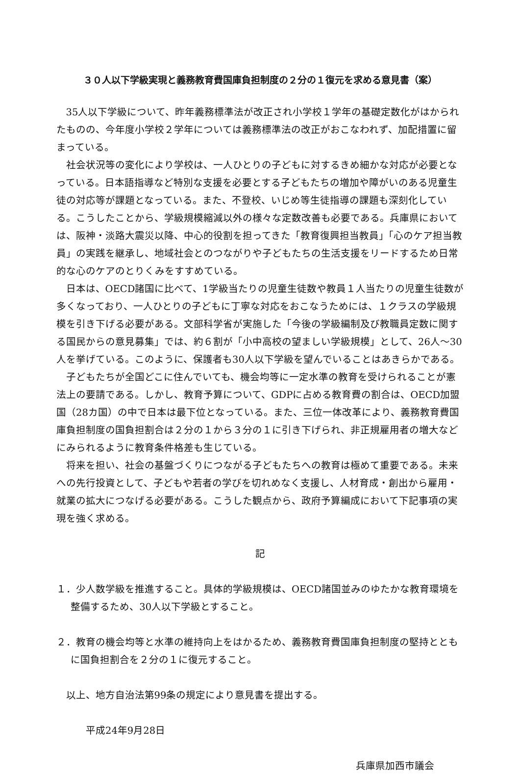３０人以下学級実現と義務教育費国庫負担制度の２分の１復元を求める意見書（案）
35人以下学級について、昨年義務標準法が改正され小学校１学年の基礎定数化がはかられたものの、今年度小学校２学年については義務標準法の改正がおこなわれず、加配措置に留まっている。
社会状況等の変化により学校は、一人ひとりの子どもに対するきめ細かな対応が必要となっている。日本語指導など特別な支援を必要とする子どもたちの増加や障がいのある児童生徒の対応等が課題となっている。また、不登校、いじめ等生徒指導の課題も深刻化している。こうしたことから、学級規模縮減以外の様々な定数改善も必要である。兵庫県においては、阪神・淡路大震災以降、中心的役割を担ってきた「教育復興担当教員」「心のケア担当教員」の実践を継承し、地域社会とのつながりや子どもたちの生活支援をリードするため日常的な心のケアのとりくみをすすめている。
日本は、OECD諸国に比べて、1学級当たりの児童生徒数や教員１人当たりの児童生徒数が多くなっており、一人ひとりの子どもに丁寧な対応をおこなうためには、１クラスの学級規模を引き下げる必要がある。文部科学省が実施した「今後の学級編制及び教職員定数に関する国民からの意見募集」では、約６割が「小中高校の望ましい学級規模」として、26人～30人を挙げている。このように、保護者も30人以下学級を望んでいることはあきらかである。
子どもたちが全国どこに住んでいても、機会均等に一定水準の教育を受けられることが憲法上の要請である。しかし、教育予算について、GDPに占める教育費の割合は、OECD加盟国（28カ国）の中で日本は最下位となっている。また、三位一体改革により、義務教育費国庫負担制度の国負担割合は２分の１から３分の１に引き下げられ、非正規雇用者の増大などにみられるように教育条件格差も生じている。
将来を担い、社会の基盤づくりにつながる子どもたちへの教育は極めて重要である。未来への先行投資として、子どもや若者の学びを切れめなく支援し、人材育成・創出から雇用・就業の拡大につなげる必要がある。こうした観点から、政府予算編成において下記事項の実現を強く求める。
記
１．少人数学級を推進すること。具体的学級規模は、OECD諸国並みのゆたかな教育環境を整備するため、30人以下学級とすること。
２．教育の機会均等と水準の維持向上をはかるため、義務教育費国庫負担制度の堅持とともに国負担割合を２分の１に復元すること。
以上、地方自治法第99条の規定により意見書を提出する。
平成24年9月28日
兵庫県加西市議会